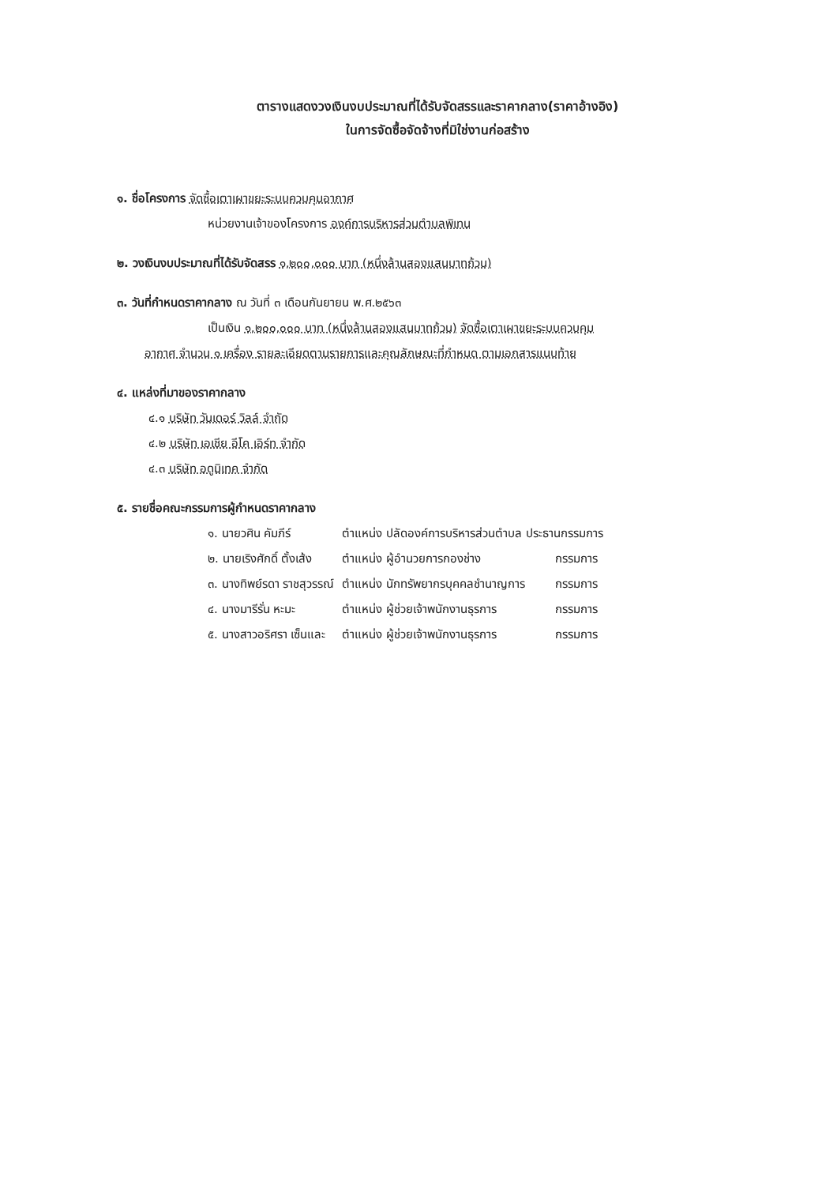ตารางแสดงวงเงินงบประมาณที่ได้รับจัดสรรและราคากลาง(ราคาอ้างอิง)
ในการจัดซื้อจัดจ้างที่มิใช่งานก่อสร้าง
๑. ชื่อโครงการ จัดซื้อเตาเผาขยะระบบควบคุมอากาศ
หน่วยงานเจ้าของโครงการ องค์การบริหารส่วนตำบลพิเทน
๒. วงเงินงบประมาณที่ได้รับจัดสรร ๑,๒๐๐,๐๐๐ บาท (หนึ่งล้านสองแสนบาทถ้วน)
๓. วันที่กำหนดราคากลาง ณ วันที่ ๓ เดือนกันยายน พ.ศ.๒๕๖๓
เป็นเงิน ๑,๒๐๐,๐๐๐ บาท (หนึ่งล้านสองแสนบาทถ้วน) จัดซื้อเตาเผาขยะระบบควบคุม
อากาศ จำนวน ๑ เครื่อง รายละเอียดตามรายการและคุณลักษณะที่กำหนด ตามเอกสารแนบท้าย
๔. แหล่งที่มาของราคากลาง
๔.๑ บริษัท วันเดอร์ วิลล์ จำกัด
๔.๒ บริษัท เอเชีย อีโค เอิร์ท จำกัด
๔.๓ บริษัท อดูมิเทค จำกัด
๕. รายชื่อคณะกรรมการผู้กำหนดราคากลาง
| ๑. นายวศิน คัมภีร์ | ตำแหน่ง ปลัดองค์การบริหารส่วนตำบล ประธานกรรมการ | |
| ๒. นายเริงศักดิ์ ตั้งเส้ง | ตำแหน่ง ผู้อำนวยการกองช่าง | กรรมการ |
| ๓. นางทิพย์รดา ราชสุวรรณ์ | ตำแหน่ง นักทรัพยากรบุคคลชำนาญการ | กรรมการ |
| ๔. นางมารีรั่น หะมะ | ตำแหน่ง ผู้ช่วยเจ้าพนักงานธุรการ | กรรมการ |
| ๕. นางสาวอริศรา เซ็นและ | ตำแหน่ง ผู้ช่วยเจ้าพนักงานธุรการ | กรรมการ |